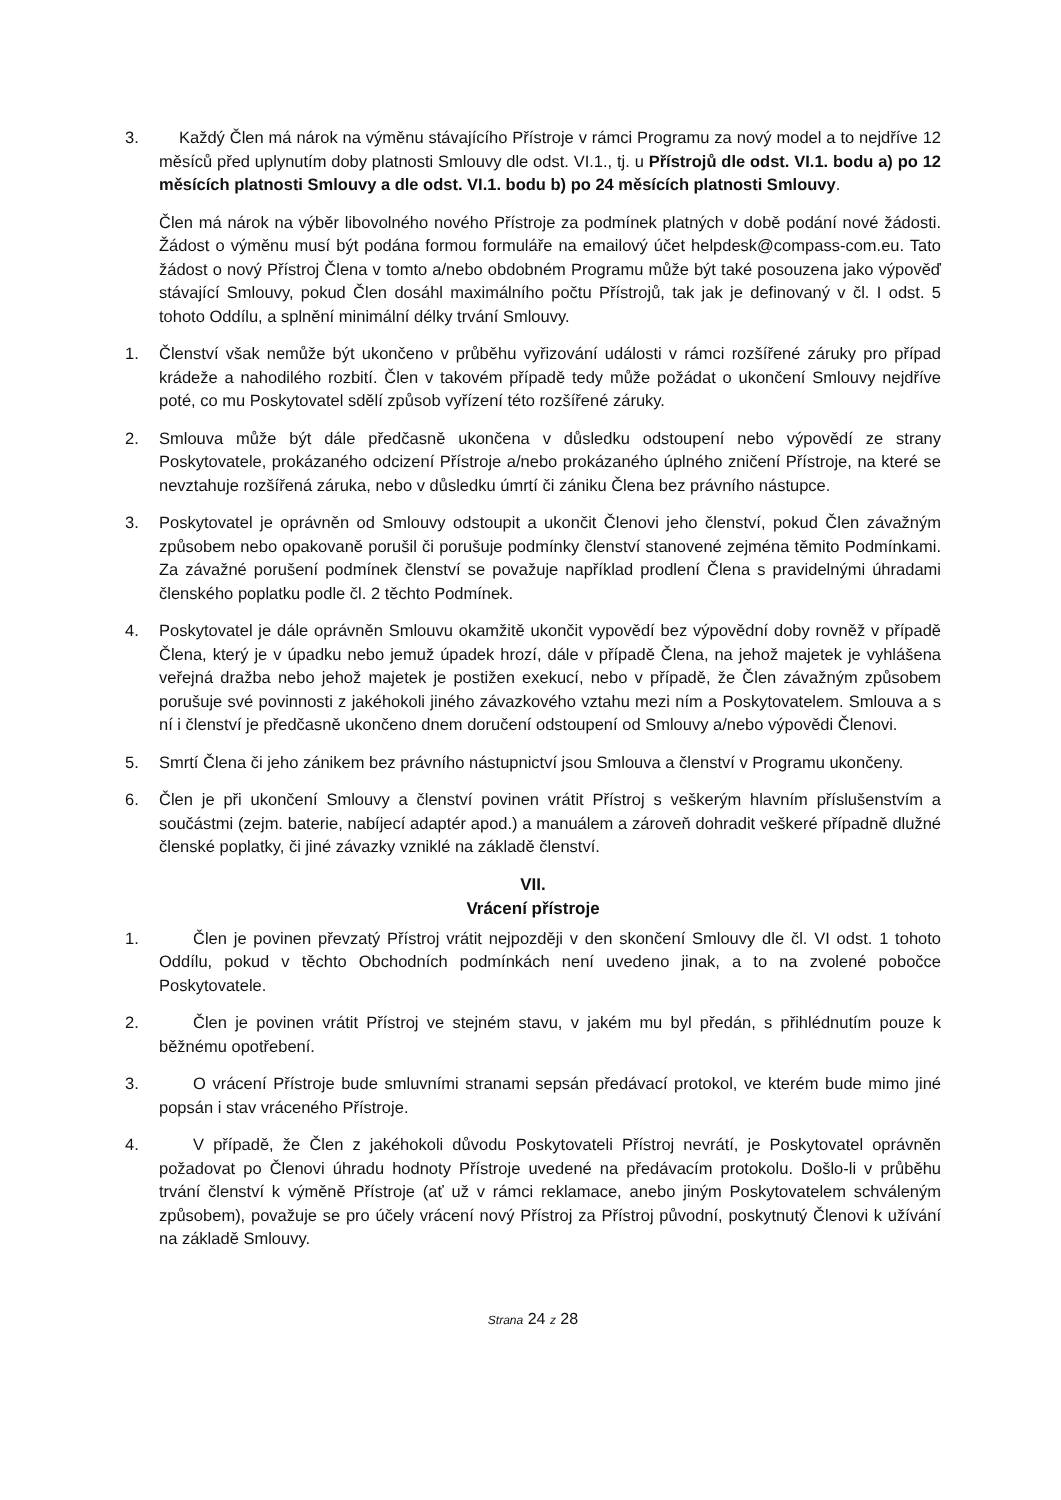3. Každý Člen má nárok na výměnu stávajícího Přístroje v rámci Programu za nový model a to nejdříve 12 měsíců před uplynutím doby platnosti Smlouvy dle odst. VI.1., tj. u Přístrojů dle odst. VI.1. bodu a) po 12 měsících platnosti Smlouvy a dle odst. VI.1. bodu b) po 24 měsících platnosti Smlouvy.
Člen má nárok na výběr libovolného nového Přístroje za podmínek platných v době podání nové žádosti. Žádost o výměnu musí být podána formou formuláře na emailový účet helpdesk@compass-com.eu. Tato žádost o nový Přístroj Člena v tomto a/nebo obdobném Programu může být také posouzena jako výpověď stávající Smlouvy, pokud Člen dosáhl maximálního počtu Přístrojů, tak jak je definovaný v čl. I odst. 5 tohoto Oddílu, a splnění minimální délky trvání Smlouvy.
1. Členství však nemůže být ukončeno v průběhu vyřizování události v rámci rozšířené záruky pro případ krádeže a nahodilého rozbití. Člen v takovém případě tedy může požádat o ukončení Smlouvy nejdříve poté, co mu Poskytovatel sdělí způsob vyřízení této rozšířené záruky.
2. Smlouva může být dále předčasně ukončena v důsledku odstoupení nebo výpovědí ze strany Poskytovatele, prokázaného odcizení Přístroje a/nebo prokázaného úplného zničení Přístroje, na které se nevztahuje rozšířená záruka, nebo v důsledku úmrtí či zániku Člena bez právního nástupce.
3. Poskytovatel je oprávněn od Smlouvy odstoupit a ukončit Členovi jeho členství, pokud Člen závažným způsobem nebo opakovaně porušil či porušuje podmínky členství stanovené zejména těmito Podmínkami. Za závažné porušení podmínek členství se považuje například prodlení Člena s pravidelnými úhradami členského poplatku podle čl. 2 těchto Podmínek.
4. Poskytovatel je dále oprávněn Smlouvu okamžitě ukončit vypovědí bez výpovědní doby rovněž v případě Člena, který je v úpadku nebo jemuž úpadek hrozí, dále v případě Člena, na jehož majetek je vyhlášena veřejná dražba nebo jehož majetek je postižen exekucí, nebo v případě, že Člen závažným způsobem porušuje své povinnosti z jakéhokoli jiného závazkového vztahu mezi ním a Poskytovatelem. Smlouva a s ní i členství je předčasně ukončeno dnem doručení odstoupení od Smlouvy a/nebo výpovědi Členovi.
5. Smrtí Člena či jeho zánikem bez právního nástupnictví jsou Smlouva a členství v Programu ukončeny.
6. Člen je při ukončení Smlouvy a členství povinen vrátit Přístroj s veškerým hlavním příslušenstvím a součástmi (zejm. baterie, nabíjecí adaptér apod.) a manuálem a zároveň dohradit veškeré případně dlužné členské poplatky, či jiné závazky vzniklé na základě členství.
VII.
Vrácení přístroje
1. Člen je povinen převzatý Přístroj vrátit nejpozději v den skončení Smlouvy dle čl. VI odst. 1 tohoto Oddílu, pokud v těchto Obchodních podmínkách není uvedeno jinak, a to na zvolené pobočce Poskytovatele.
2. Člen je povinen vrátit Přístroj ve stejném stavu, v jakém mu byl předán, s přihlédnutím pouze k běžnému opotřebení.
3. O vrácení Přístroje bude smluvními stranami sepsán předávací protokol, ve kterém bude mimo jiné popsán i stav vráceného Přístroje.
4. V případě, že Člen z jakéhokoli důvodu Poskytovateli Přístroj nevrátí, je Poskytovatel oprávněn požadovat po Členovi úhradu hodnoty Přístroje uvedené na předávacím protokolu. Došlo-li v průběhu trvání členství k výměně Přístroje (ať už v rámci reklamace, anebo jiným Poskytovatelem schváleným způsobem), považuje se pro účely vrácení nový Přístroj za Přístroj původní, poskytnutý Členovi k užívání na základě Smlouvy.
Strana 24 z 28